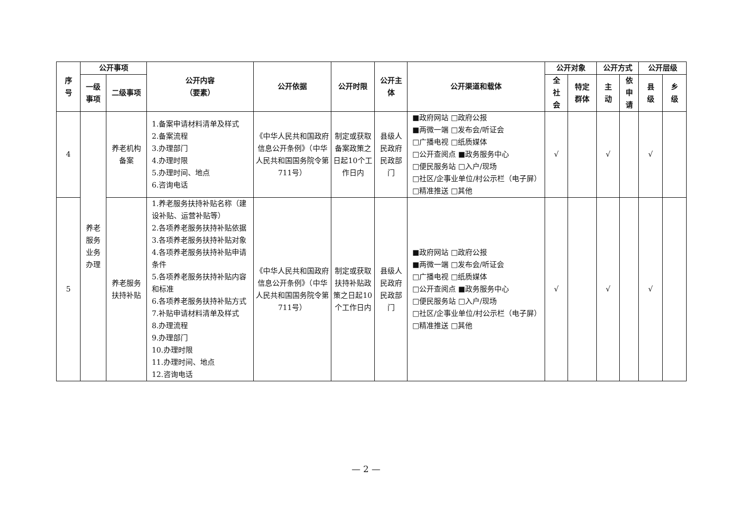| 序 号 | 公开事项 | | 公开内容 （要素） | 公开依据 | 公开时限 | 公开主 体 | 公开渠道和载体 | 公开对象 | | 公开方式 | | 公开层级 | |
| --- | --- | --- | --- | --- | --- | --- | --- | --- | --- | --- | --- | --- | --- |
| | 一级 事项 | 二级事项 | | | | | | 全 社 会 | 特定 群体 | 主 动 | 依 申 请 | 县 级 | 乡 级 |
| 4 | 养老 服务 业务 办理 | 养老机构 备案 | 1.备案申请材料清单及样式 2.备案流程 3.办理部门 4.办理时限 5.办理时间、地点 6.咨询电话 | 《中华人民共和国政府信息公开条例》（中华人民共和国国务院令第711号） | 制定或获取备案政策之日起10个工作日内 | 县级人民政府民政部门 | ■政府网站 □政府公报 ■两微一端 □发布会/听证会 □广播电视 □纸质媒体 □公开查阅点 ■政务服务中心 □便民服务站 □入户/现场 □社区/企事业单位/村公示栏（电子屏） □精准推送 □其他 | √ | | √ | | √ | |
| 5 | | 养老服务 扶持补贴 | 1.养老服务扶持补贴名称（建设补贴、运营补贴等） 2.各项养老服务扶持补贴依据 3.各项养老服务扶持补贴对象 4.各项养老服务扶持补贴申请条件 5.各项养老服务扶持补贴内容和标准 6.各项养老服务扶持补贴方式 7.补贴申请材料清单及样式 8.办理流程 9.办理部门 10.办理时限 11.办理时间、地点 12.咨询电话 | 《中华人民共和国政府信息公开条例》（中华人民共和国国务院令第711号） | 制定或获取扶持补贴政策之日起10个工作日内 | 县级人民政府民政部门 | ■政府网站 □政府公报 ■两微一端 □发布会/听证会 □广播电视 □纸质媒体 □公开查阅点 ■政务服务中心 □便民服务站 □入户/现场 □社区/企事业单位/村公示栏（电子屏） □精准推送 □其他 | √ | | √ | | √ | |
— 2 —